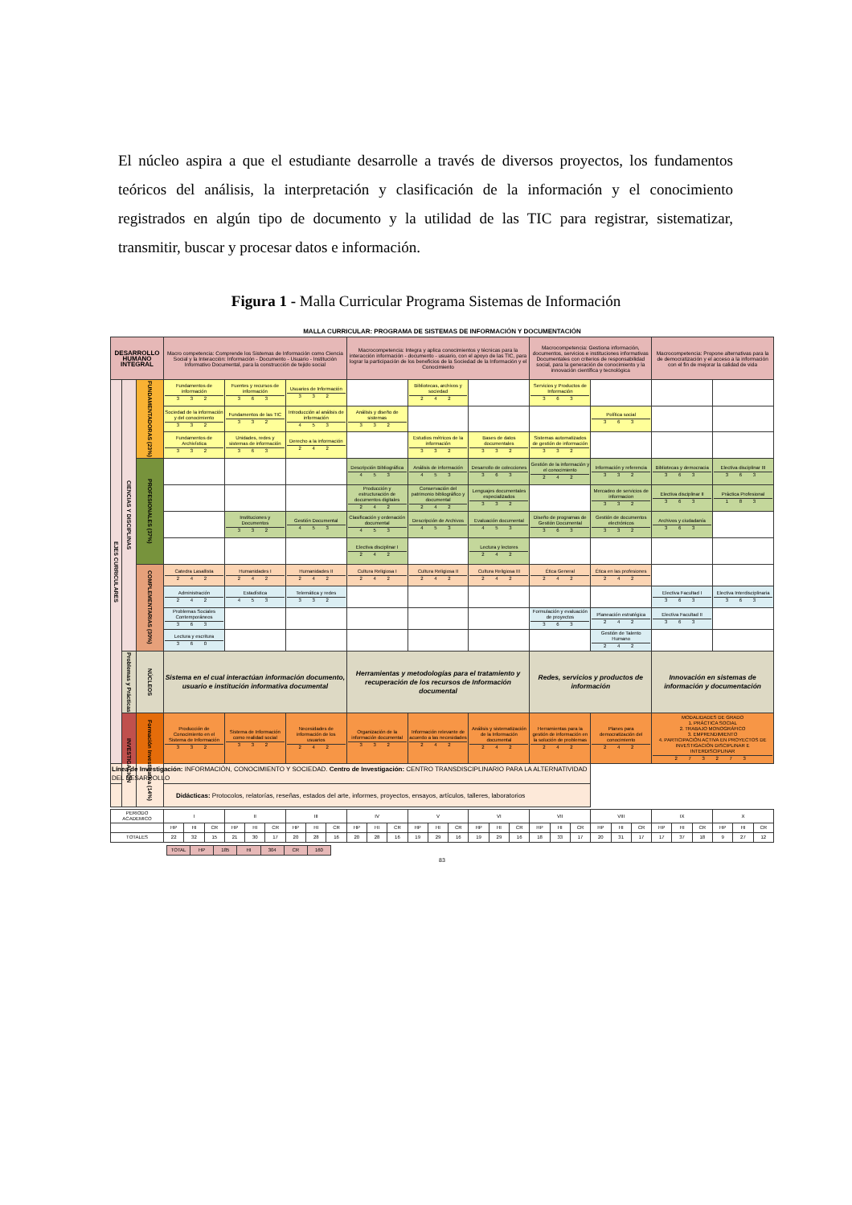El núcleo aspira a que el estudiante desarrolle a través de diversos proyectos, los fundamentos teóricos del análisis, la interpretación y clasificación de la información y el conocimiento registrados en algún tipo de documento y la utilidad de las TIC para registrar, sistematizar, transmitir, buscar y procesar datos e información.
Figura 1 - Malla Curricular Programa Sistemas de Información
MALLA CURRICULAR: PROGRAMA DE SISTEMAS DE INFORMACIÓN Y DOCUMENTACIÓN
| DESARROLLO HUMANO INTEGRAL | | | Macro competencia: Comprende los Sistemas de Información como Ciencia Social y la Interacción: Información - Documento - Usuario - Institución Informativo Documental, para la construcción de tejido social | | | Macrocompetencia: Integra y aplica conocimientos y técnicas para la interacción información - documento - usuario, con el apoyo de las TIC, para lograr la participación de los beneficios de la Sociedad de la Información y el Conocimiento | | | Macrocompetencia: Gestiona información, documentos, servicios e instituciones informativas Documentales con criterios de responsabilidad social, para la generación de conocimiento y la innovación científica y tecnológica | | Macrocompetencia: Propone alternativas para la de democratización y el acceso a la información con el fin de mejorar la calidad de vida | |
| EJES CURRICULARES | CIENCIAS Y DISCIPLINAS | FUNDAMENTADORAS (23%) | Fundamentos de información 3 3 2 | Fuentes y recursos de información 3 6 3 | Usuarios de Información 3 3 2 | | Bibliotecas, archivos y sociedad 2 4 2 | | Servicios y Productos de Información 3 6 3 | | | |
| | | | Sociedad de la información y del conocimiento 3 3 2 | Fundamentos de las TIC 3 3 2 | Introducción al análisis de información 4 5 3 | Análisis y diseño de sistemas 3 3 2 | | | | Política social 3 6 3 | | |
| | | | Fundamentos de Archivística 3 3 2 | Unidades, redes y sistemas de información 3 6 3 | Derecho a la información 2 4 2 | | Estudios métricos de la información 3 3 2 | Bases de datos documentales 3 3 2 | Sistemas automatizados de gestión de información 3 3 2 | | | |
| | | PROFESIONALES (37%) | | | | Descripción Bibliográfica 4 5 3 | Análisis de información 4 5 3 | Desarrollo de colecciones 3 6 3 | Gestión de la información y el conocimiento 2 4 2 | Información y referencia 3 3 2 | Bibliotecas y democracia 3 6 3 | Electiva disciplinar III 3 6 3 |
| | | | | | | Producción y estructuración de documentos digitales 2 4 2 | Conservación del patrimonio bibliográfico y documental 2 4 2 | Lenguajes documentales especializados 3 3 2 | | Mercadeo de servicios de informacion 3 3 2 | Electiva disciplinar II 3 6 3 | Práctica Profesional 1 8 3 |
| | | | | Instituciones y Documentos 3 3 2 | Gestión Documental 4 5 3 | Clasificación y ordenación documental 4 5 3 | Descripción de Archivos 4 5 3 | Evaluación documental 4 5 3 | Diseño de programas de Gestión Documental 3 6 3 | Gestión de documentos electrónicos 3 3 2 | Archivos y ciudadanía 3 6 3 | |
| | | | | | | Electiva disciplinar I 2 4 2 | | Lectura y lectores 2 4 2 | | | | |
| | | COMPLEMENTARIAS (30%) | Catedra Lasallista 2 4 2 | Humanidades I 2 4 2 | Humanidades II 2 4 2 | Cultura Religiosa I 2 4 2 | Cultura Religiosa II 2 4 2 | Cultura Religiosa III 2 4 2 | Ética General 2 4 2 | Ética en las profesiones 2 4 2 | | |
| | | | Administración 2 4 2 | Estadística 4 5 3 | Telemática y redes 3 3 2 | | | | | | Electiva Facultad I 3 6 3 | Electiva Interdisciplinaria 3 6 3 |
| | | | Problemas Sociales Contemporáneos 3 6 3 | | | | | | Formulación y evaluación de proyectos 3 6 3 | Planeación estratégica 2 4 2 | Electiva Facultad II 3 6 3 | |
| | | | Lectura y escritura 3 6 0 | | | | | | | Gestión de Talento Humano 2 4 2 | | |
| | Problemas y Prácticas | NÚCLEOS | Sistema en el cual interactúan información documento, usuario e institución informativa documental | | | Herramientas y metodologías para el tratamiento y recuperación de los recursos de Información documental | | | Redes, servicios y productos de información | | Innovación en sistemas de información y documentación | |
| | INVESTIGACIÓN | Formación Investigativa (14%) | Producción de Conocimiento en el Sistema de Información 3 3 2 | Sistema de Información como realidad social 3 3 2 | Necesidades de información de los usuarios 2 4 2 | Organización de la información documental 3 3 2 | Información relevante de acuerdo a las necesidades 2 4 2 | Análisis y sistematización de la Información documental 2 4 2 | Herramientas para la gestión de información en la solución de problemas 2 4 2 | Planes para democratización del conocimiento 2 4 2 | MODALIDADES DE GRADO 1. PRÁCTICA SOCIAL 2. TRABAJO MONOGRÁFICO 3. EMPRENDIMIENTO 4. PARTICIPACIÓN ACTIVA EN PROYECTOS DE INVESTIGACIÓN DISCIPLINAR E INTERDISCIPLINAR 2 7 3 2 7 3 | |
| Línea de Investigación: INFORMACIÓN, CONOCIMIENTO Y SOCIEDAD. Centro de Investigación: CENTRO TRANSDISCIPLINARIO PARA LA ALTERNATIVIDAD DEL DESARROLLO | | | | | | | | | | | | |
| Didácticas: Protocolos, relatorías, reseñas, estados del arte, informes, proyectos, ensayos, artículos, talleres, laboratorios | | | | | | | | | | | | |
| PERIODO ACADEMICO | I | | | II | | | III | | | IV | | | V | | | VI | | | VII | | | VIII | | | IX | | | X | | |
| | HP | HI | CR | HP | HI | CR | HP | HI | CR | HP | HI | CR | HP | HI | CR | HP | HI | CR | HP | HI | CR | HP | HI | CR | HP | HI | CR | HP | HI | CR |
| TOTALES | 22 | 32 | 15 | 21 | 30 | 17 | 20 | 28 | 16 | 20 | 28 | 16 | 19 | 29 | 16 | 19 | 29 | 16 | 18 | 33 | 17 | 20 | 31 | 17 | 17 | 37 | 18 | 9 | 27 | 12 |
| TOTAL | HP | 185 | HI | 304 | CR | 160 |
83